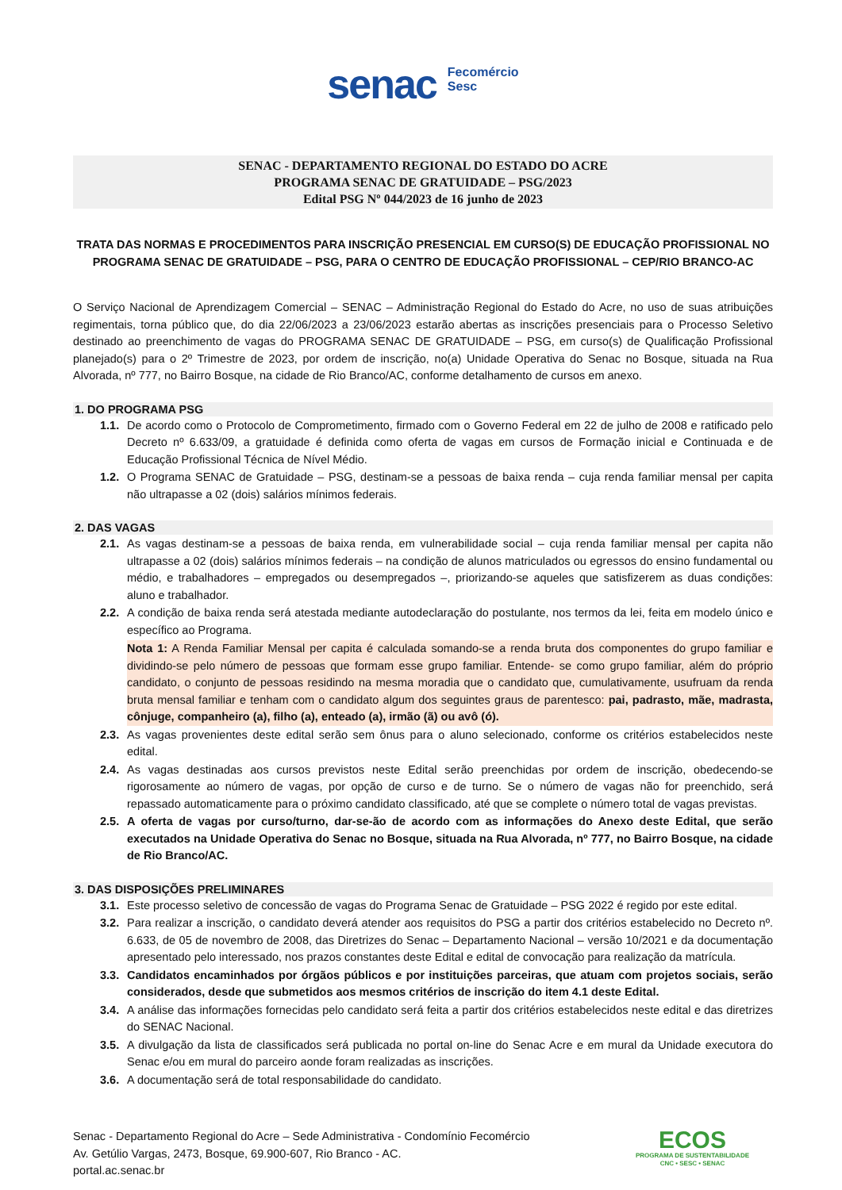senac Fecomércio
Sesc
SENAC - DEPARTAMENTO REGIONAL DO ESTADO DO ACRE
PROGRAMA SENAC DE GRATUIDADE – PSG/2023
Edital PSG Nº 044/2023 de 16 junho de 2023
TRATA DAS NORMAS E PROCEDIMENTOS PARA INSCRIÇÃO PRESENCIAL EM CURSO(S) DE EDUCAÇÃO PROFISSIONAL NO PROGRAMA SENAC DE GRATUIDADE – PSG, PARA O CENTRO DE EDUCAÇÃO PROFISSIONAL – CEP/RIO BRANCO-AC
O Serviço Nacional de Aprendizagem Comercial – SENAC – Administração Regional do Estado do Acre, no uso de suas atribuições regimentais, torna público que, do dia 22/06/2023 a 23/06/2023 estarão abertas as inscrições presenciais para o Processo Seletivo destinado ao preenchimento de vagas do PROGRAMA SENAC DE GRATUIDADE – PSG, em curso(s) de Qualificação Profissional planejado(s) para o 2º Trimestre de 2023, por ordem de inscrição, no(a) Unidade Operativa do Senac no Bosque, situada na Rua Alvorada, nº 777, no Bairro Bosque, na cidade de Rio Branco/AC, conforme detalhamento de cursos em anexo.
1. DO PROGRAMA PSG
1.1. De acordo como o Protocolo de Comprometimento, firmado com o Governo Federal em 22 de julho de 2008 e ratificado pelo Decreto nº 6.633/09, a gratuidade é definida como oferta de vagas em cursos de Formação inicial e Continuada e de Educação Profissional Técnica de Nível Médio.
1.2. O Programa SENAC de Gratuidade – PSG, destinam-se a pessoas de baixa renda – cuja renda familiar mensal per capita não ultrapasse a 02 (dois) salários mínimos federais.
2. DAS VAGAS
2.1. As vagas destinam-se a pessoas de baixa renda, em vulnerabilidade social – cuja renda familiar mensal per capita não ultrapasse a 02 (dois) salários mínimos federais – na condição de alunos matriculados ou egressos do ensino fundamental ou médio, e trabalhadores – empregados ou desempregados –, priorizando-se aqueles que satisfizerem as duas condições: aluno e trabalhador.
2.2. A condição de baixa renda será atestada mediante autodeclaração do postulante, nos termos da lei, feita em modelo único e específico ao Programa.
Nota 1: A Renda Familiar Mensal per capita é calculada somando-se a renda bruta dos componentes do grupo familiar e dividindo-se pelo número de pessoas que formam esse grupo familiar. Entende- se como grupo familiar, além do próprio candidato, o conjunto de pessoas residindo na mesma moradia que o candidato que, cumulativamente, usufruam da renda bruta mensal familiar e tenham com o candidato algum dos seguintes graus de parentesco: pai, padrasto, mãe, madrasta, cônjuge, companheiro (a), filho (a), enteado (a), irmão (ã) ou avô (ó).
2.3. As vagas provenientes deste edital serão sem ônus para o aluno selecionado, conforme os critérios estabelecidos neste edital.
2.4. As vagas destinadas aos cursos previstos neste Edital serão preenchidas por ordem de inscrição, obedecendo-se rigorosamente ao número de vagas, por opção de curso e de turno. Se o número de vagas não for preenchido, será repassado automaticamente para o próximo candidato classificado, até que se complete o número total de vagas previstas.
2.5. A oferta de vagas por curso/turno, dar-se-ão de acordo com as informações do Anexo deste Edital, que serão executados na Unidade Operativa do Senac no Bosque, situada na Rua Alvorada, nº 777, no Bairro Bosque, na cidade de Rio Branco/AC.
3. DAS DISPOSIÇÕES PRELIMINARES
3.1. Este processo seletivo de concessão de vagas do Programa Senac de Gratuidade – PSG 2022 é regido por este edital.
3.2. Para realizar a inscrição, o candidato deverá atender aos requisitos do PSG a partir dos critérios estabelecido no Decreto nº. 6.633, de 05 de novembro de 2008, das Diretrizes do Senac – Departamento Nacional – versão 10/2021 e da documentação apresentado pelo interessado, nos prazos constantes deste Edital e edital de convocação para realização da matrícula.
3.3. Candidatos encaminhados por órgãos públicos e por instituições parceiras, que atuam com projetos sociais, serão considerados, desde que submetidos aos mesmos critérios de inscrição do item 4.1 deste Edital.
3.4. A análise das informações fornecidas pelo candidato será feita a partir dos critérios estabelecidos neste edital e das diretrizes do SENAC Nacional.
3.5. A divulgação da lista de classificados será publicada no portal on-line do Senac Acre e em mural da Unidade executora do Senac e/ou em mural do parceiro aonde foram realizadas as inscrições.
3.6. A documentação será de total responsabilidade do candidato.
Senac - Departamento Regional do Acre – Sede Administrativa - Condomínio Fecomércio
Av. Getúlio Vargas, 2473, Bosque, 69.900-607, Rio Branco - AC.
portal.ac.senac.br
ECOS
PROGRAMA DE SUSTENTABILIDADE
CNC • SESC • SENAC